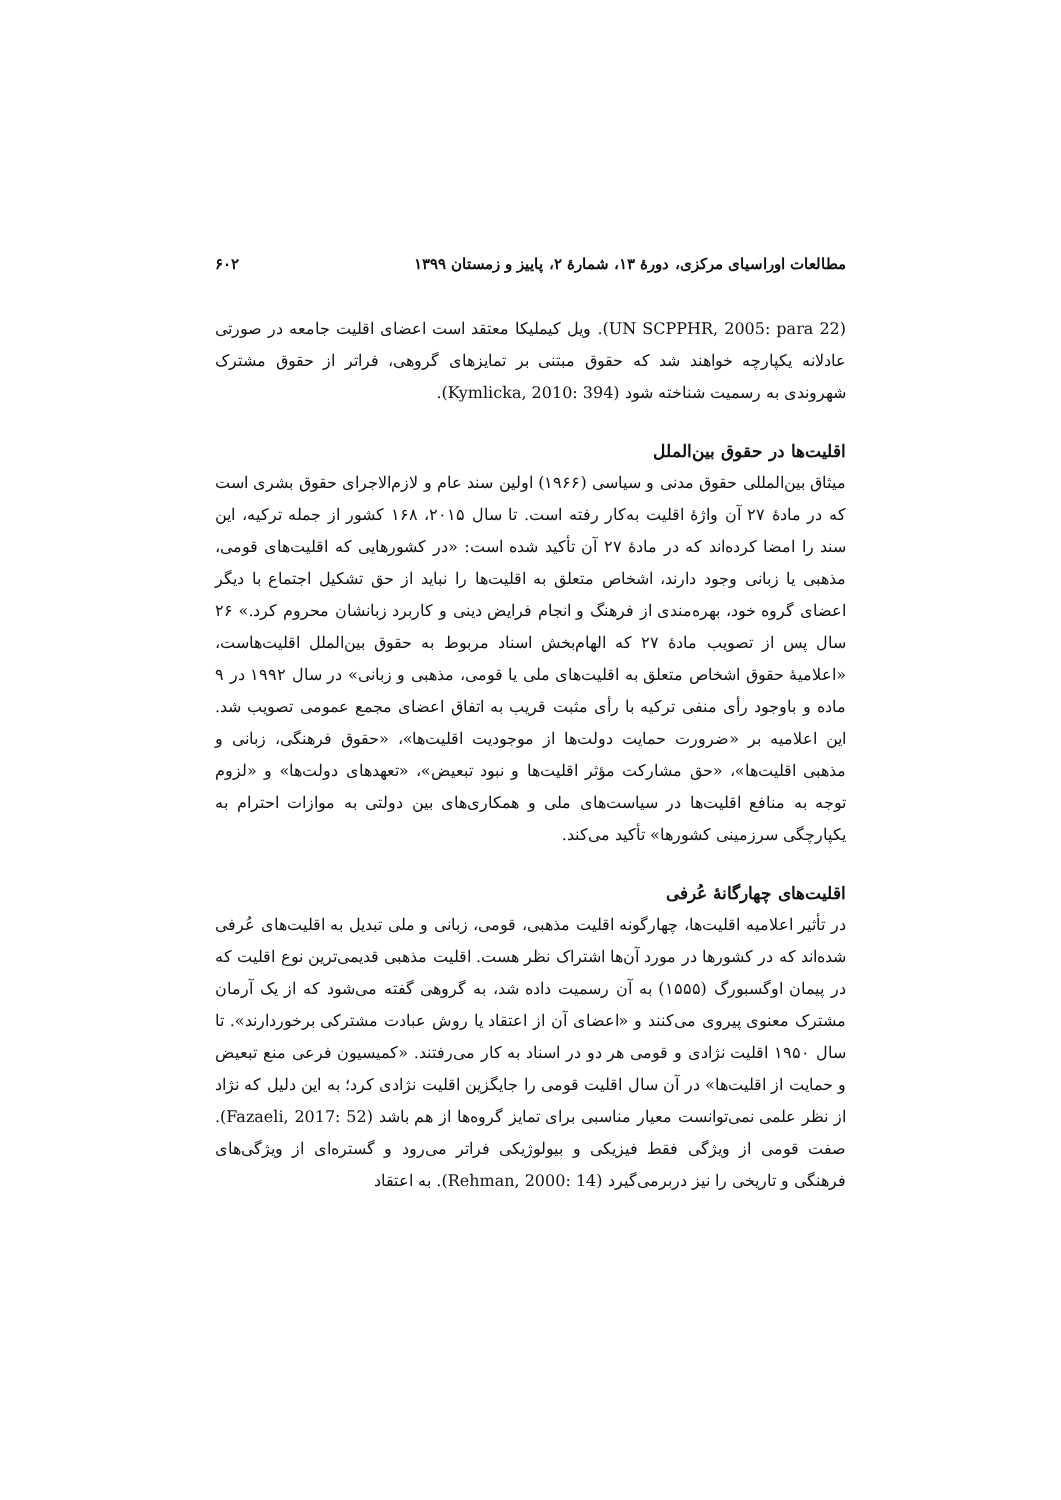مطالعات اوراسیای مرکزی، دورهٔ ۱۳، شمارهٔ ۲، پاییز و زمستان ۱۳۹۹ ۶۰۲
(UN SCPPHR, 2005: para 22). ویل کیملیکا معتقد است اعضای اقلیت جامعه در صورتی عادلانه یکپارچه خواهند شد که حقوق مبتنی بر تمایزهای گروهی، فراتر از حقوق مشترک شهروندی به رسمیت شناخته شود (Kymlicka, 2010: 394).
اقلیت‌ها در حقوق بین‌الملل
میثاق بین‌المللی حقوق مدنی و سیاسی (۱۹۶۶) اولین سند عام و لازم‌الاجرای حقوق بشری است که در مادهٔ ۲۷ آن واژهٔ اقلیت به‌کار رفته است. تا سال ۲۰۱۵، ۱۶۸ کشور از جمله ترکیه، این سند را امضا کرده‌اند که در مادهٔ ۲۷ آن تأکید شده است: «در کشورهایی که اقلیت‌های قومی، مذهبی یا زبانی وجود دارند، اشخاص متعلق به اقلیت‌ها را نباید از حق تشکیل اجتماع با دیگر اعضای گروه خود، بهره‌مندی از فرهنگ و انجام فرایض دینی و کاربرد زبانشان محروم کرد.» ۲۶ سال پس از تصویب مادهٔ ۲۷ که الهام‌بخش اسناد مربوط به حقوق بین‌الملل اقلیت‌هاست، «اعلامیهٔ حقوق اشخاص متعلق به اقلیت‌های ملی یا قومی، مذهبی و زبانی» در سال ۱۹۹۲ در ۹ ماده و باوجود رأی منفی ترکیه با رأی مثبت قریب به اتفاق اعضای مجمع عمومی تصویب شد. این اعلامیه بر «ضرورت حمایت دولت‌ها از موجودیت اقلیت‌ها»، «حقوق فرهنگی، زبانی و مذهبی اقلیت‌ها»، «حق مشارکت مؤثر اقلیت‌ها و نبود تبعیض»، «تعهدهای دولت‌ها» و «لزوم توجه به منافع اقلیت‌ها در سیاست‌های ملی و همکاری‌های بین دولتی به موازات احترام به یکپارچگی سرزمینی کشورها» تأکید می‌کند.
اقلیت‌های چهارگانهٔ عُرفی
در تأثیر اعلامیه اقلیت‌ها، چهارگونه اقلیت مذهبی، قومی، زبانی و ملی تبدیل به اقلیت‌های عُرفی شده‌اند که در کشورها در مورد آن‌ها اشتراک نظر هست. اقلیت مذهبی قدیمی‌ترین نوع اقلیت که در پیمان اوگسبورگ (۱۵۵۵) به آن رسمیت داده شد، به گروهی گفته می‌شود که از یک آرمان مشترک معنوی پیروی می‌کنند و «اعضای آن از اعتقاد یا روش عبادت مشترکی برخوردارند». تا سال ۱۹۵۰ اقلیت نژادی و قومی هر دو در اسناد به کار می‌رفتند. «کمیسیون فرعی منع تبعیض و حمایت از اقلیت‌ها» در آن سال اقلیت قومی را جایگزین اقلیت نژادی کرد؛ به این دلیل که نژاد از نظر علمی نمی‌توانست معیار مناسبی برای تمایز گروه‌ها از هم باشد (Fazaeli, 2017: 52). صفت قومی از ویژگی فقط فیزیکی و بیولوژیکی فراتر می‌رود و گستره‌ای از ویژگی‌های فرهنگی و تاریخی را نیز دربرمی‌گیرد (Rehman, 2000: 14). به اعتقاد